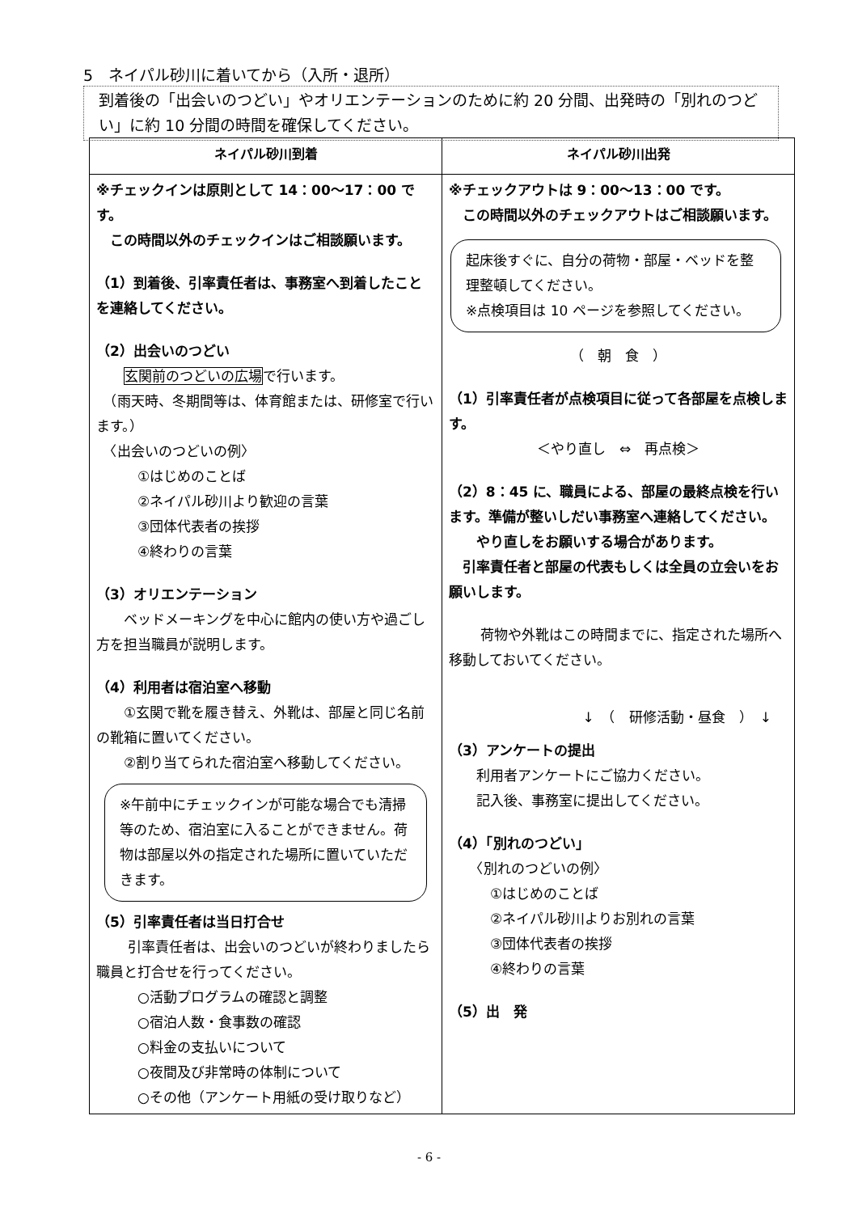5　ネイパル砂川に着いてから（入所・退所）
到着後の「出会いのつどい」やオリエンテーションのために約 20 分間、出発時の「別れのつどい」に約 10 分間の時間を確保してください。
| ネイパル砂川到着 | ネイパル砂川出発 |
| --- | --- |
| ※チェックインは原則として 14：00〜17：00 です。 この時間以外のチェックインはご相談願います。 （1）到着後、引率責任者は、事務室へ到着したことを連絡してください。 （2）出会いのつどい 玄関前のつどいの広場 で行います。 （雨天時、冬期間等は、体育館または、研修室で行います。） 〈出会いのつどいの例〉 ①はじめのことば ②ネイパル砂川より歓迎の言葉 ③団体代表者の挨拶 ④終わりの言葉 （3）オリエンテーション ベッドメーキングを中心に館内の使い方や過ごし方を担当職員が説明します。 （4）利用者は宿泊室へ移動 ①玄関で靴を履き替え、外靴は、部屋と同じ名前の靴箱に置いてください。 ②割り当てられた宿泊室へ移動してください。 ※午前中にチェックインが可能な場合でも清掃等のため、宿泊室に入ることができません。荷物は部屋以外の指定された場所に置いていただきます。 （5）引率責任者は当日打合せ 引率責任者は、出会いのつどいが終わりましたら職員と打合せを行ってください。 ○活動プログラムの確認と調整 ○宿泊人数・食事数の確認 ○料金の支払いについて ○夜間及び非常時の体制について ○その他（アンケート用紙の受け取りなど） | ※チェックアウトは 9：00〜13：00 です。 この時間以外のチェックアウトはご相談願います。 起床後すぐに、自分の荷物・部屋・ベッドを整理整頓してください。 ※点検項目は 10 ページを参照してください。 （ 朝 食 ） （1）引率責任者が点検項目に従って各部屋を点検します。 ＜やり直し ⇔ 再点検＞ （2）8：45 に、職員による、部屋の最終点検を行います。準備が整いしだい事務室へ連絡してください。 やり直しをお願いする場合があります。 引率責任者と部屋の代表もしくは全員の立会いをお願いします。 荷物や外靴はこの時間までに、指定された場所へ移動しておいてください。 ↓ （ 研修活動・昼食 ） ↓ （3）アンケートの提出 利用者アンケートにご協力ください。 記入後、事務室に提出してください。 （4）「別れのつどい」 〈別れのつどいの例〉 ①はじめのことば ②ネイパル砂川よりお別れの言葉 ③団体代表者の挨拶 ④終わりの言葉 （5）出 発 |
- 6 -